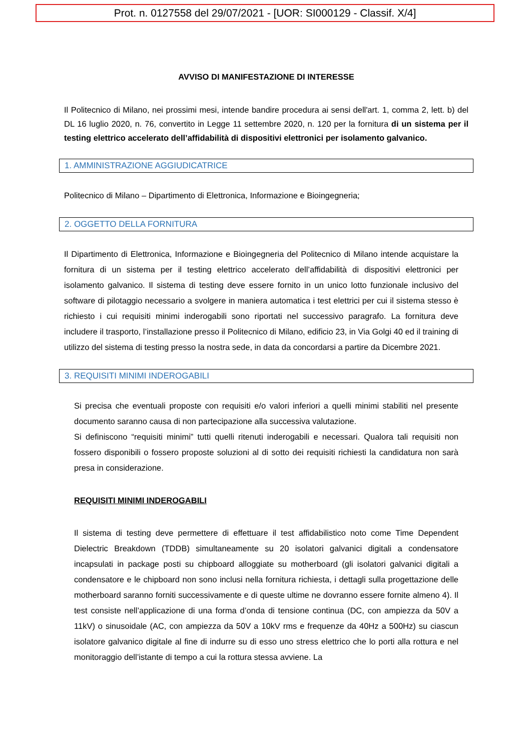Prot. n. 0127558 del 29/07/2021 - [UOR: SI000129 - Classif. X/4]
AVVISO DI MANIFESTAZIONE DI INTERESSE
Il Politecnico di Milano, nei prossimi mesi, intende bandire procedura ai sensi dell'art. 1, comma 2, lett. b) del DL 16 luglio 2020, n. 76, convertito in Legge 11 settembre 2020, n. 120 per la fornitura di un sistema per il testing elettrico accelerato dell’affidabilità di dispositivi elettronici per isolamento galvanico.
1. AMMINISTRAZIONE AGGIUDICATRICE
Politecnico di Milano – Dipartimento di Elettronica, Informazione e Bioingegneria;
2. OGGETTO DELLA FORNITURA
Il Dipartimento di Elettronica, Informazione e Bioingegneria del Politecnico di Milano intende acquistare la fornitura di un sistema per il testing elettrico accelerato dell’affidabilità di dispositivi elettronici per isolamento galvanico. Il sistema di testing deve essere fornito in un unico lotto funzionale inclusivo del software di pilotaggio necessario a svolgere in maniera automatica i test elettrici per cui il sistema stesso è richiesto i cui requisiti minimi inderogabili sono riportati nel successivo paragrafo. La fornitura deve includere il trasporto, l’installazione presso il Politecnico di Milano, edificio 23, in Via Golgi 40 ed il training di utilizzo del sistema di testing presso la nostra sede, in data da concordarsi a partire da Dicembre 2021.
3. REQUISITI MINIMI INDEROGABILI
Si precisa che eventuali proposte con requisiti e/o valori inferiori a quelli minimi stabiliti nel presente documento saranno causa di non partecipazione alla successiva valutazione.
Si definiscono “requisiti minimi” tutti quelli ritenuti inderogabili e necessari. Qualora tali requisiti non fossero disponibili o fossero proposte soluzioni al di sotto dei requisiti richiesti la candidatura non sarà presa in considerazione.
REQUISITI MINIMI INDEROGABILI
Il sistema di testing deve permettere di effettuare il test affidabilistico noto come Time Dependent Dielectric Breakdown (TDDB) simultaneamente su 20 isolatori galvanici digitali a condensatore incapsulati in package posti su chipboard alloggiate su motherboard (gli isolatori galvanici digitali a condensatore e le chipboard non sono inclusi nella fornitura richiesta, i dettagli sulla progettazione delle motherboard saranno forniti successivamente e di queste ultime ne dovranno essere fornite almeno 4). Il test consiste nell’applicazione di una forma d’onda di tensione continua (DC, con ampiezza da 50V a 11kV) o sinusoidale (AC, con ampiezza da 50V a 10kV rms e frequenze da 40Hz a 500Hz) su ciascun isolatore galvanico digitale al fine di indurre su di esso uno stress elettrico che lo porti alla rottura e nel monitoraggio dell’istante di tempo a cui la rottura stessa avviene. La